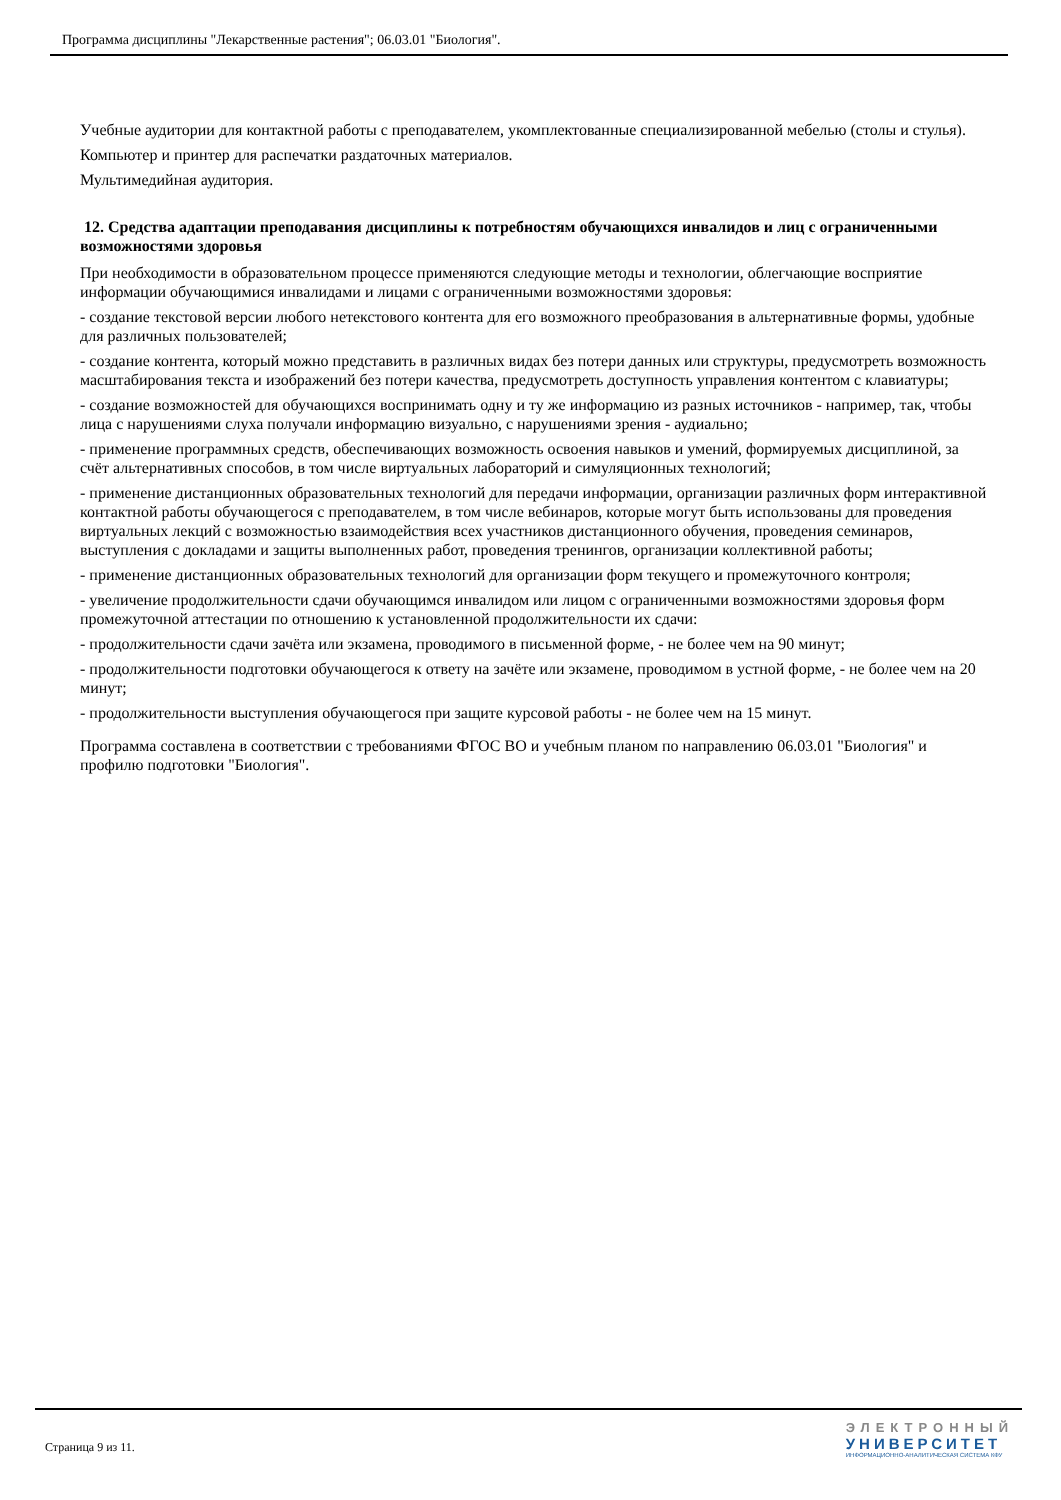Программа дисциплины "Лекарственные растения"; 06.03.01 "Биология".
Учебные аудитории для контактной работы с преподавателем, укомплектованные специализированной мебелью (столы и стулья).
Компьютер и принтер для распечатки раздаточных материалов.
Мультимедийная аудитория.
12. Средства адаптации преподавания дисциплины к потребностям обучающихся инвалидов и лиц с ограниченными возможностями здоровья
При необходимости в образовательном процессе применяются следующие методы и технологии, облегчающие восприятие информации обучающимися инвалидами и лицами с ограниченными возможностями здоровья:
- создание текстовой версии любого нетекстового контента для его возможного преобразования в альтернативные формы, удобные для различных пользователей;
- создание контента, который можно представить в различных видах без потери данных или структуры, предусмотреть возможность масштабирования текста и изображений без потери качества, предусмотреть доступность управления контентом с клавиатуры;
- создание возможностей для обучающихся воспринимать одну и ту же информацию из разных источников - например, так, чтобы лица с нарушениями слуха получали информацию визуально, с нарушениями зрения - аудиально;
- применение программных средств, обеспечивающих возможность освоения навыков и умений, формируемых дисциплиной, за счёт альтернативных способов, в том числе виртуальных лабораторий и симуляционных технологий;
- применение дистанционных образовательных технологий для передачи информации, организации различных форм интерактивной контактной работы обучающегося с преподавателем, в том числе вебинаров, которые могут быть использованы для проведения виртуальных лекций с возможностью взаимодействия всех участников дистанционного обучения, проведения семинаров, выступления с докладами и защиты выполненных работ, проведения тренингов, организации коллективной работы;
- применение дистанционных образовательных технологий для организации форм текущего и промежуточного контроля;
- увеличение продолжительности сдачи обучающимся инвалидом или лицом с ограниченными возможностями здоровья форм промежуточной аттестации по отношению к установленной продолжительности их сдачи:
- продолжительности сдачи зачёта или экзамена, проводимого в письменной форме, - не более чем на 90 минут;
- продолжительности подготовки обучающегося к ответу на зачёте или экзамене, проводимом в устной форме, - не более чем на 20 минут;
- продолжительности выступления обучающегося при защите курсовой работы - не более чем на 15 минут.
Программа составлена в соответствии с требованиями ФГОС ВО и учебным планом по направлению 06.03.01 "Биология" и профилю подготовки "Биология".
Страница 9 из 11.
ЭЛЕКТРОННЫЙ
УНИВЕРСИТЕТ
ИНФОРМАЦИОННО-АНАЛИТИЧЕСКАЯ СИСТЕМА КФУ